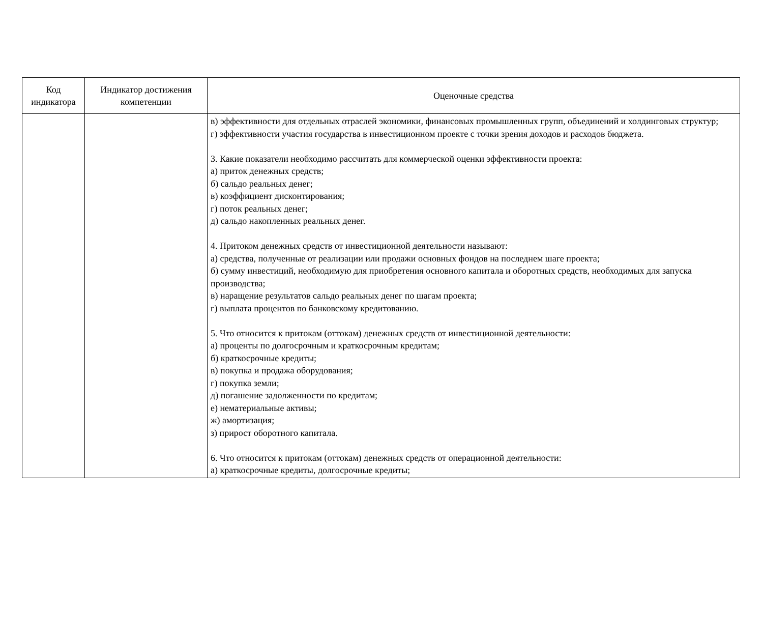| Код индикатора | Индикатор достижения компетенции | Оценочные средства |
| --- | --- | --- |
| | | в) эффективности для отдельных отраслей экономики, финансовых промышленных групп, объединений и холдинговых структур; г) эффективности участия государства в инвестиционном проекте с точки зрения доходов и расходов бюджета. 3. Какие показатели необходимо рассчитать для коммерческой оценки эффективности проекта: а) приток денежных средств; б) сальдо реальных денег; в) коэффициент дисконтирования; г) поток реальных денег; д) сальдо накопленных реальных денег. 4. Притоком денежных средств от инвестиционной деятельности называют: а) средства, полученные от реализации или продажи основных фондов на последнем шаге проекта; б) сумму инвестиций, необходимую для приобретения основного капитала и оборотных средств, необходимых для запуска производства; в) наращение результатов сальдо реальных денег по шагам проекта; г) выплата процентов по банковскому кредитованию. 5. Что относится к притокам (оттокам) денежных средств от инвестиционной деятельности: а) проценты по долгосрочным и краткосрочным кредитам; б) краткосрочные кредиты; в) покупка и продажа оборудования; г) покупка земли; д) погашение задолженности по кредитам; е) нематериальные активы; ж) амортизация; з) прирост оборотного капитала. 6. Что относится к притокам (оттокам) денежных средств от операционной деятельности: а) краткосрочные кредиты, долгосрочные кредиты; |